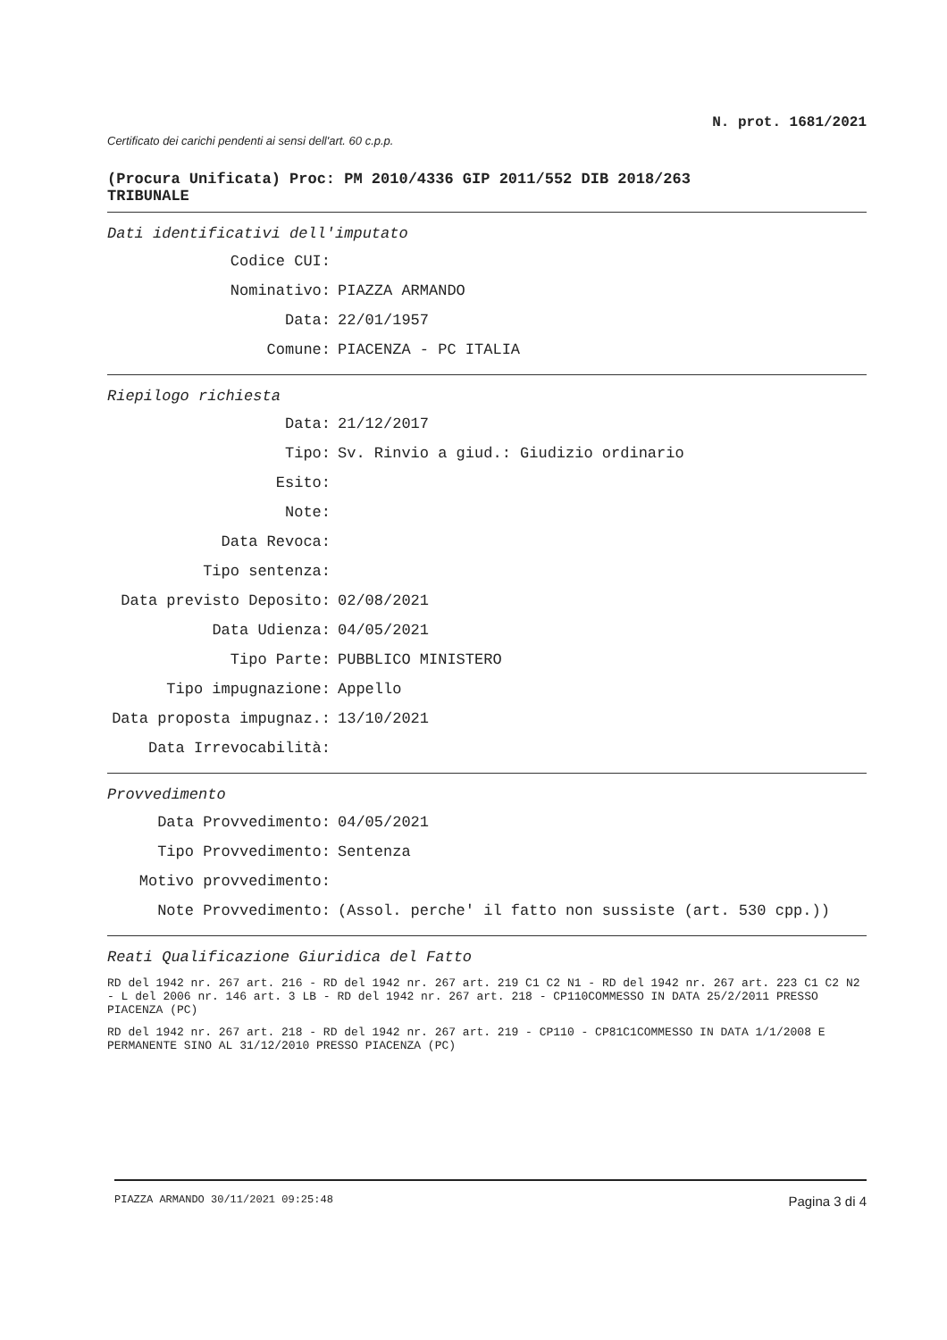N. prot. 1681/2021
Certificato dei carichi pendenti ai sensi dell'art. 60 c.p.p.
(Procura Unificata) Proc: PM 2010/4336 GIP 2011/552 DIB 2018/263
TRIBUNALE
Dati identificativi dell'imputato
Codice CUI:
Nominativo: PIAZZA ARMANDO
Data: 22/01/1957
Comune: PIACENZA - PC ITALIA
Riepilogo richiesta
Data: 21/12/2017
Tipo: Sv. Rinvio a giud.: Giudizio ordinario
Esito:
Note:
Data Revoca:
Tipo sentenza:
Data previsto Deposito: 02/08/2021
Data Udienza: 04/05/2021
Tipo Parte: PUBBLICO MINISTERO
Tipo impugnazione: Appello
Data proposta impugnaz.: 13/10/2021
Data Irrevocabilità:
Provvedimento
Data Provvedimento: 04/05/2021
Tipo Provvedimento: Sentenza
Motivo provvedimento:
Note Provvedimento: (Assol. perche' il fatto non sussiste (art. 530 cpp.))
Reati Qualificazione Giuridica del Fatto
RD del 1942 nr. 267 art. 216 - RD del 1942 nr. 267 art. 219 C1 C2 N1 - RD del 1942 nr. 267 art. 223 C1 C2 N2 - L del 2006 nr. 146 art. 3 LB - RD del 1942 nr. 267 art. 218 - CP110COMMESSO IN DATA 25/2/2011 PRESSO PIACENZA (PC)
RD del 1942 nr. 267 art. 218 - RD del 1942 nr. 267 art. 219 - CP110 - CP81C1COMMESSO IN DATA 1/1/2008 E PERMANENTE SINO AL 31/12/2010 PRESSO PIACENZA (PC)
PIAZZA ARMANDO 30/11/2021 09:25:48 Pagina 3 di 4